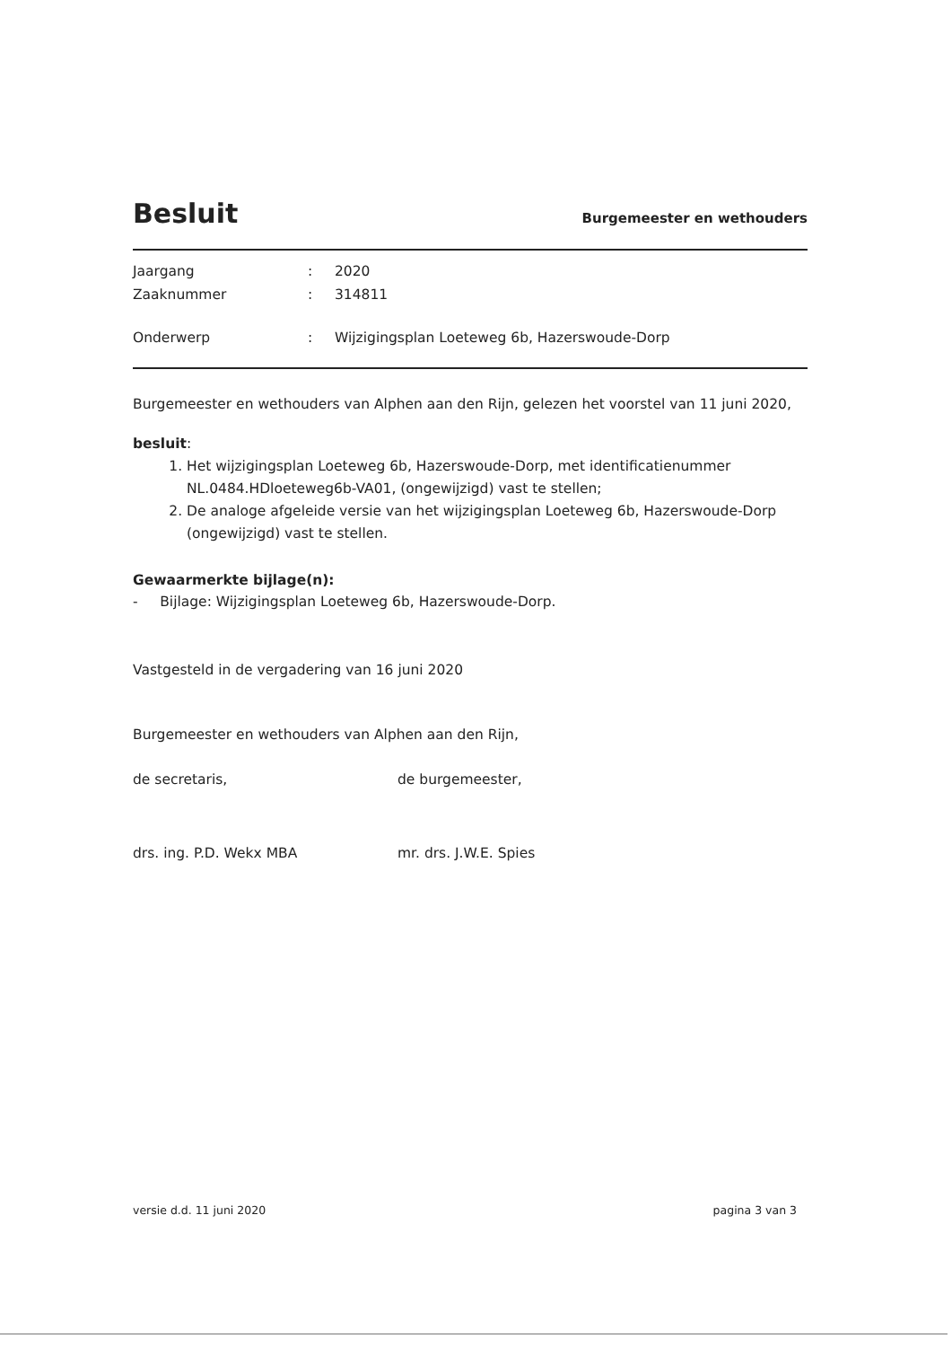Besluit
Burgemeester en wethouders
Jaargang: 2020
Zaaknummer: 314811
Onderwerp: Wijzigingsplan Loeteweg 6b, Hazerswoude-Dorp
Burgemeester en wethouders van Alphen aan den Rijn, gelezen het voorstel van 11 juni 2020,
besluit:
1. Het wijzigingsplan Loeteweg 6b, Hazerswoude-Dorp, met identificatienummer NL.0484.HDloeteweg6b-VA01, (ongewijzigd) vast te stellen;
2. De analoge afgeleide versie van het wijzigingsplan Loeteweg 6b, Hazerswoude-Dorp (ongewijzigd) vast te stellen.
Gewaarmerkte bijlage(n):
- Bijlage: Wijzigingsplan Loeteweg 6b, Hazerswoude-Dorp.
Vastgesteld in de vergadering van 16 juni 2020
Burgemeester en wethouders van Alphen aan den Rijn,
de secretaris, de burgemeester,
drs. ing. P.D. Wekx MBA mr. drs. J.W.E. Spies
versie d.d. 11 juni 2020 pagina 3 van 3